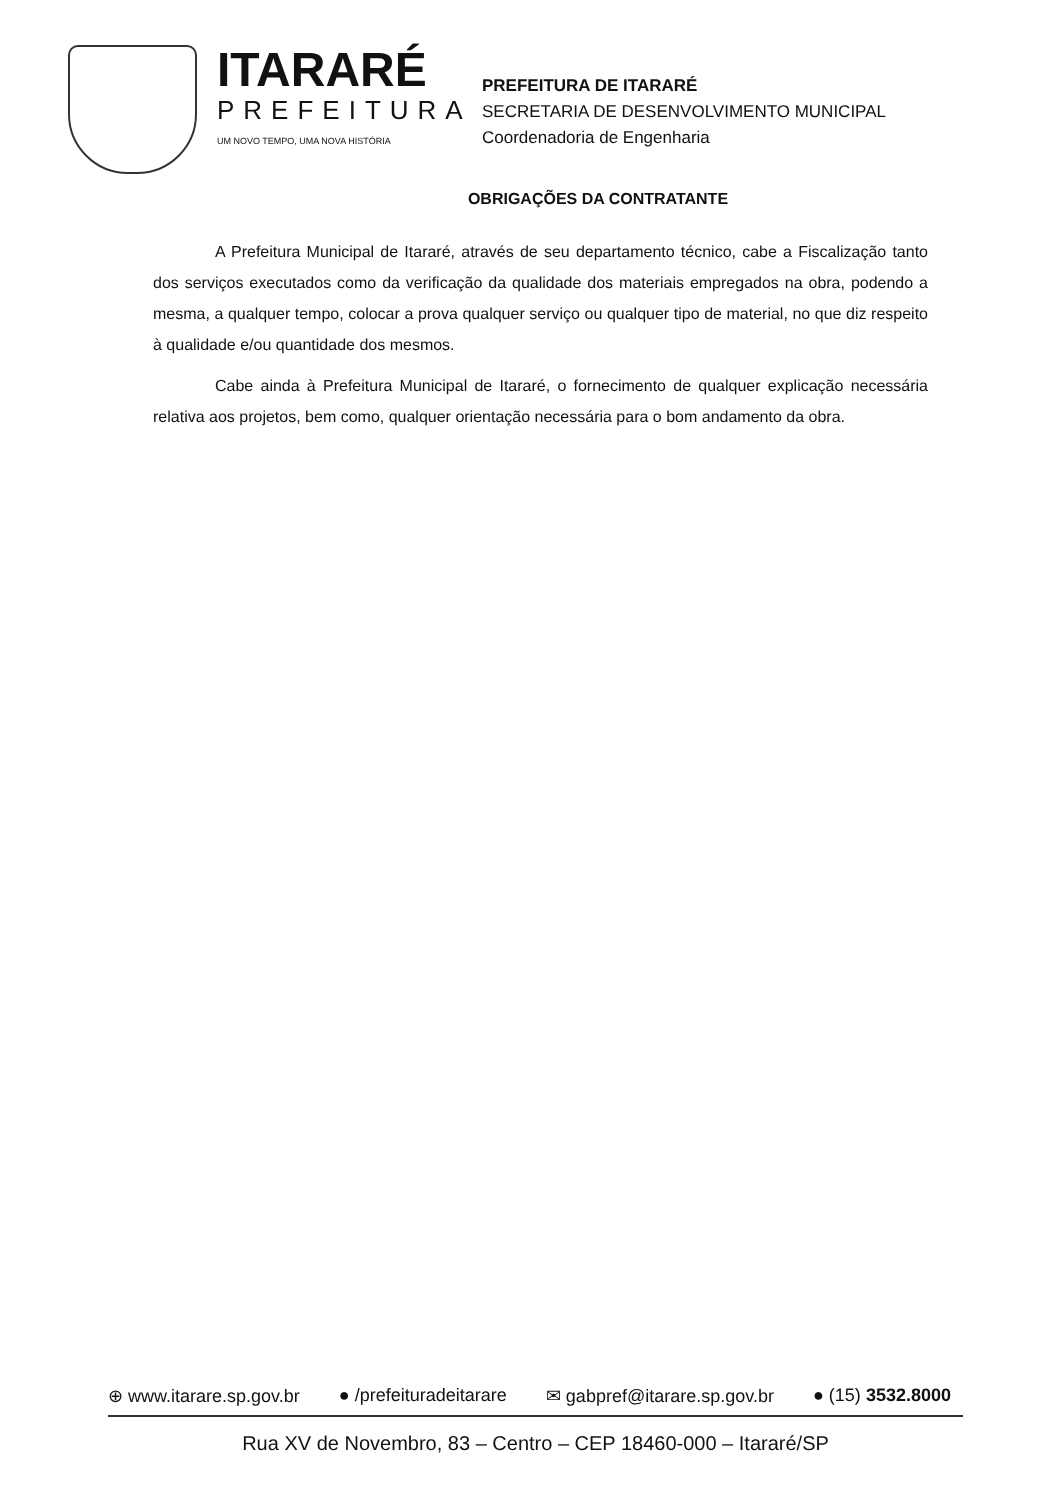ITARARÉ
PREFEITURA
UM NOVO TEMPO, UMA NOVA HISTÓRIA
PREFEITURA DE ITARARÉ
SECRETARIA DE DESENVOLVIMENTO MUNICIPAL
Coordenadoria de Engenharia
OBRIGAÇÕES DA CONTRATANTE
A Prefeitura Municipal de Itararé, através de seu departamento técnico, cabe a Fiscalização tanto dos serviços executados como da verificação da qualidade dos materiais empregados na obra, podendo a mesma, a qualquer tempo, colocar a prova qualquer serviço ou qualquer tipo de material, no que diz respeito à qualidade e/ou quantidade dos mesmos.
Cabe ainda à Prefeitura Municipal de Itararé, o fornecimento de qualquer explicação necessária relativa aos projetos, bem como, qualquer orientação necessária para o bom andamento da obra.
⊕ www.itarare.sp.gov.br ● /prefeituradeitarare ✉ gabpref@itarare.sp.gov.br ● (15) 3532.8000
Rua XV de Novembro, 83 – Centro – CEP 18460-000 – Itararé/SP